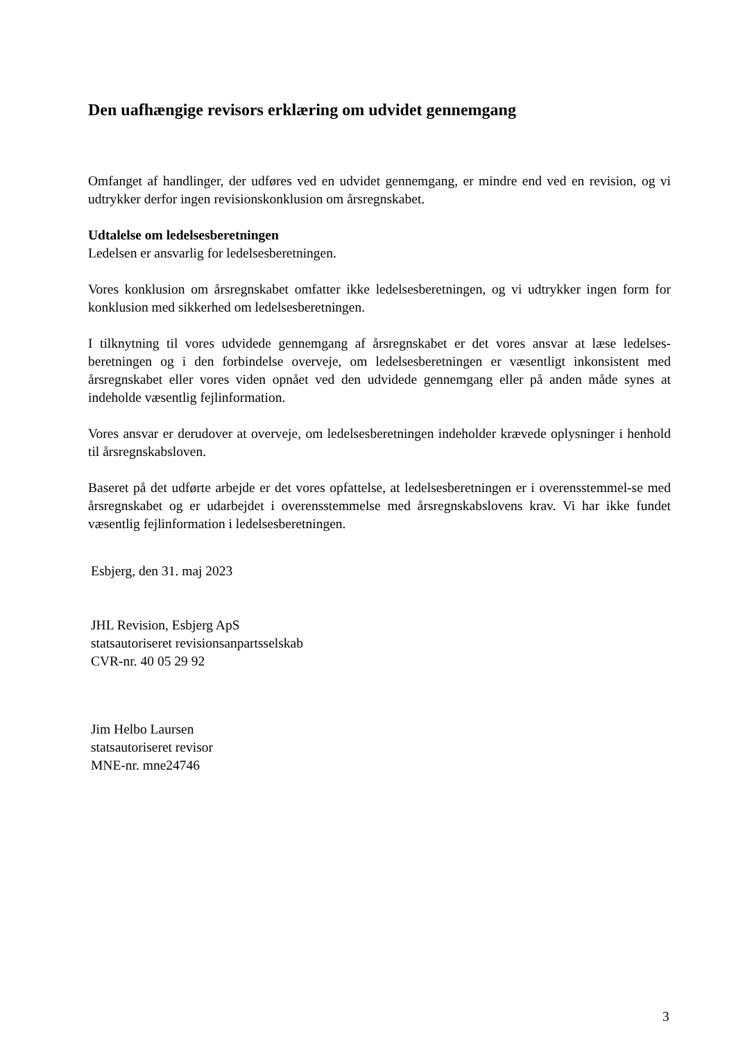Den uafhængige revisors erklæring om udvidet gennemgang
Omfanget af handlinger, der udføres ved en udvidet gennemgang, er mindre end ved en revision, og vi udtrykker derfor ingen revisionskonklusion om årsregnskabet.
Udtalelse om ledelsesberetningen
Ledelsen er ansvarlig for ledelsesberetningen.
Vores konklusion om årsregnskabet omfatter ikke ledelsesberetningen, og vi udtrykker ingen form for konklusion med sikkerhed om ledelsesberetningen.
I tilknytning til vores udvidede gennemgang af årsregnskabet er det vores ansvar at læse ledelses-beretningen og i den forbindelse overveje, om ledelsesberetningen er væsentligt inkonsistent med årsregnskabet eller vores viden opnået ved den udvidede gennemgang eller på anden måde synes at indeholde væsentlig fejlinformation.
Vores ansvar er derudover at overveje, om ledelsesberetningen indeholder krævede oplysninger i henhold til årsregnskabsloven.
Baseret på det udførte arbejde er det vores opfattelse, at ledelsesberetningen er i overensstemmel-se med årsregnskabet og er udarbejdet i overensstemmelse med årsregnskabslovens krav. Vi har ikke fundet væsentlig fejlinformation i ledelsesberetningen.
Esbjerg, den 31. maj 2023
JHL Revision, Esbjerg ApS
statsautoriseret revisionsanpartsselskab
CVR-nr. 40 05 29 92
Jim Helbo Laursen
statsautoriseret revisor
MNE-nr. mne24746
3